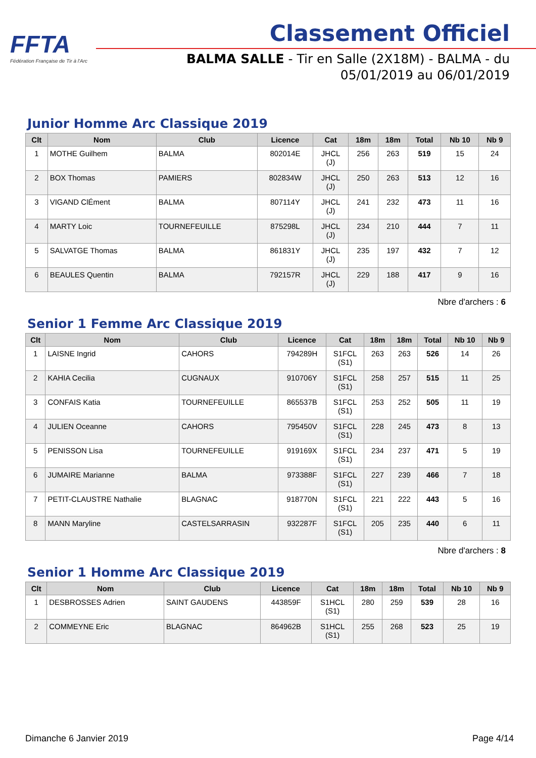FFTA
Fédération Française de Tir à l'Arc
Classement Officiel
BALMA SALLE - Tir en Salle (2X18M) - BALMA - du
05/01/2019 au 06/01/2019
Junior Homme Arc Classique 2019
| Clt | Nom | Club | Licence | Cat | 18m | 18m | Total | Nb 10 | Nb 9 |
| --- | --- | --- | --- | --- | --- | --- | --- | --- | --- |
| 1 | MOTHE Guilhem | BALMA | 802014E | JHCL (J) | 256 | 263 | 519 | 15 | 24 |
| 2 | BOX Thomas | PAMIERS | 802834W | JHCL (J) | 250 | 263 | 513 | 12 | 16 |
| 3 | VIGAND ClÉment | BALMA | 807114Y | JHCL (J) | 241 | 232 | 473 | 11 | 16 |
| 4 | MARTY Loic | TOURNEFEUILLE | 875298L | JHCL (J) | 234 | 210 | 444 | 7 | 11 |
| 5 | SALVATGE Thomas | BALMA | 861831Y | JHCL (J) | 235 | 197 | 432 | 7 | 12 |
| 6 | BEAULES Quentin | BALMA | 792157R | JHCL (J) | 229 | 188 | 417 | 9 | 16 |
Nbre d'archers : 6
Senior 1 Femme Arc Classique 2019
| Clt | Nom | Club | Licence | Cat | 18m | 18m | Total | Nb 10 | Nb 9 |
| --- | --- | --- | --- | --- | --- | --- | --- | --- | --- |
| 1 | LAISNE Ingrid | CAHORS | 794289H | S1FCL (S1) | 263 | 263 | 526 | 14 | 26 |
| 2 | KAHIA Cecilia | CUGNAUX | 910706Y | S1FCL (S1) | 258 | 257 | 515 | 11 | 25 |
| 3 | CONFAIS Katia | TOURNEFEUILLE | 865537B | S1FCL (S1) | 253 | 252 | 505 | 11 | 19 |
| 4 | JULIEN Oceanne | CAHORS | 795450V | S1FCL (S1) | 228 | 245 | 473 | 8 | 13 |
| 5 | PENISSON Lisa | TOURNEFEUILLE | 919169X | S1FCL (S1) | 234 | 237 | 471 | 5 | 19 |
| 6 | JUMAIRE Marianne | BALMA | 973388F | S1FCL (S1) | 227 | 239 | 466 | 7 | 18 |
| 7 | PETIT-CLAUSTRE Nathalie | BLAGNAC | 918770N | S1FCL (S1) | 221 | 222 | 443 | 5 | 16 |
| 8 | MANN Maryline | CASTELSARRASIN | 932287F | S1FCL (S1) | 205 | 235 | 440 | 6 | 11 |
Nbre d'archers : 8
Senior 1 Homme Arc Classique 2019
| Clt | Nom | Club | Licence | Cat | 18m | 18m | Total | Nb 10 | Nb 9 |
| --- | --- | --- | --- | --- | --- | --- | --- | --- | --- |
| 1 | DESBROSSES Adrien | SAINT GAUDENS | 443859F | S1HCL (S1) | 280 | 259 | 539 | 28 | 16 |
| 2 | COMMEYNE Eric | BLAGNAC | 864962B | S1HCL (S1) | 255 | 268 | 523 | 25 | 19 |
Dimanche 6 Janvier 2019 Page 4/14